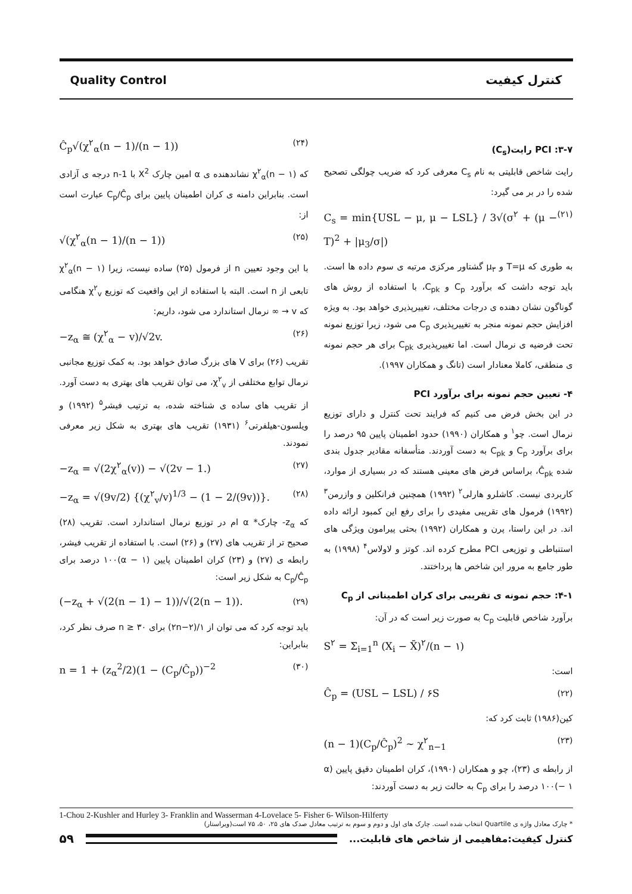Quality Control کنترل کیفیت
۳-۷: PCI رایت(C<sub>s</sub>)
رایت شاخص قابلیتی به نام C<sub>s</sub> معرفی کرد که ضریب چولگی تصحیح شده را در بر می گیرد:
C<sub>s</sub> = min{USL − μ, μ − LSL} / 3√(σ<sup>۲</sup> + (μ − T)<sup>2</sup> + |μ<sub>3</sub>/σ|) (۲۱)
به طوری که T=μ و μ<sub>۳</sub> گشتاور مرکزی مرتبه ی سوم داده ها است. باید توجه داشت که برآورد C<sub>p</sub> و C<sub>pk</sub>، با استفاده از روش های گوناگون نشان دهنده ی درجات مختلف، تغییرپذیری خواهد بود. به ویژه افزایش حجم نمونه منجر به تغییرپذیری C<sub>p</sub> می شود، زیرا توزیع نمونه تحت فرضیه ی نرمال است. اما تغییرپذیری C<sub>pk</sub> برای هر حجم نمونه ی منطقی، کاملا معنادار است (تانگ و همکاران ۱۹۹۷).
۴- تعیین حجم نمونه برای برآورد PCI
در این بخش فرض می کنیم که فرایند تحت کنترل و دارای توزیع نرمال است. چو<sup>۱</sup> و همکاران (۱۹۹۰) حدود اطمینان پایین ۹۵ درصد را برای برآورد C<sub>p</sub> و C<sub>pk</sub> به دست آوردند. متأسفانه مقادیر جدول بندی شده Ĉ<sub>pk</sub>، براساس فرض های معینی هستند که در بسیاری از موارد، کاربردی نیست. کاشلرو هارلی<sup>۲</sup> (۱۹۹۲) همچنین فرانکلین و وازرمن<sup>۳</sup> (۱۹۹۲) فرمول های تقریبی مفیدی را برای رفع این کمبود ارائه داده اند. در این راستا، پرن و همکاران (۱۹۹۲) بحثی پیرامون ویژگی های استنباطی و توزیعی PCI مطرح کرده اند. کوتز و لاولاس<sup>۴</sup> (۱۹۹۸) به طور جامع به مرور این شاخص ها پرداختند.
۴-۱: حجم نمونه ی تقریبی برای کران اطمینانی از C<sub>p</sub>
برآورد شاخص قابلیت C<sub>p</sub> به صورت زیر است که در آن:
S<sup>۲</sup> = Σ<sub>i=1</sub><sup>n</sup> (X<sub>i</sub> − X̄)<sup>۲</sup>/(n − ۱)
است:
Ĉ<sub>p</sub> = (USL − LSL) / ۶S (۲۲)
کین(۱۹۸۶) ثابت کرد که:
(n − 1)(C<sub>p</sub>/Ĉ<sub>p</sub>)<sup>2</sup> ~ χ<sup>۲</sup><sub>n−1</sub> (۲۳)
از رابطه ی (۲۳)، چو و همکاران (۱۹۹۰)، کران اطمینان دقیق پایین (α − ۱)۱۰۰ درصد را برای C<sub>p</sub> به حالت زیر به دست آوردند:
Ĉ<sub>p</sub>√(χ<sup>۲</sup><sub>α</sub>(n − 1)/(n − 1)) (۲۴)
که χ<sup>۲</sup><sub>α</sub>(n − ۱) نشاندهنده ی α امین چارک X<sup>2</sup> با n-1 درجه ی آزادی است. بنابراین دامنه ی کران اطمینان پایین برای C<sub>p</sub>/Ĉ<sub>p</sub> عبارت است از:
√(χ<sup>۲</sup><sub>α</sub>(n − 1)/(n − 1)) (۲۵)
با این وجود تعیین n از فرمول (۲۵) ساده نیست، زیرا χ<sup>۲</sup><sub>α</sub>(n − ۱) تابعی از n است. البته با استفاده از این واقعیت که توزیع χ<sup>۲</sup><sub>v</sub> هنگامی که v → ∞ نرمال استاندارد می شود، داریم:
−z<sub>α</sub> ≅ (χ<sup>۲</sup><sub>α</sub> − v)/√2v. (۲۶)
تقریب (۲۶) برای V های بزرگ صادق خواهد بود. به کمک توزیع مجانبی نرمال توابع مختلفی از χ<sup>۲</sup><sub>v</sub>، می توان تقریب های بهتری به دست آورد. از تقریب های ساده ی شناخته شده، به ترتیب فیشر<sup>۵</sup> (۱۹۹۲) و ویلسون-هیلفرتی<sup>۶</sup> (۱۹۳۱) تقریب های بهتری به شکل زیر معرفی نمودند.
−z<sub>α</sub> = √(2χ<sup>۲</sup><sub>α</sub>(v)) − √(2v − 1.) (۲۷)
−z<sub>α</sub> = √(9v/2) {(χ<sup>۲</sup><sub>v</sub>/v)<sup>1/3</sup> − (1 − 2/(9v))}. (۲۸)
که z<sub>α</sub>- چارک* α ام در توزیع نرمال استاندارد است. تقریب (۲۸) صحیح تر از تقریب های (۲۷) و (۲۶) است. با استفاده از تقریب فیشر، رابطه ی (۲۷) و (۲۳) کران اطمینان پایین (α − ۱)۱۰۰ درصد برای C<sub>p</sub>/Ĉ<sub>p</sub> به شکل زیر است:
(−z<sub>α</sub> + √(2(n − 1) − 1))/√(2(n − 1)). (۲۹)
باید توجه کرد که می توان از ۱/(۲n−۲) برای n ≥ ۳۰ صرف نظر کرد، بنابراین:
n = 1 + (z<sub>α</sub><sup>2</sup>/2)(1 − (C<sub>p</sub>/Ĉ<sub>p</sub>))<sup>−2</sup> (۳۰)
1-Chou 2-Kushler and Hurley 3- Franklin and Wasserman 4-Lovelace 5- Fisher 6- Wilson-Hilferty
* چارک معادل واژه ی Quartile انتخاب شده است. چارک های اول و دوم و سوم به ترتیب معادل صدک های ۲۵، ۵۰، ۷۵ است(ویراستار)
۵۹
کنترل کیفیت:مفاهیمی از شاخص های قابلیت...